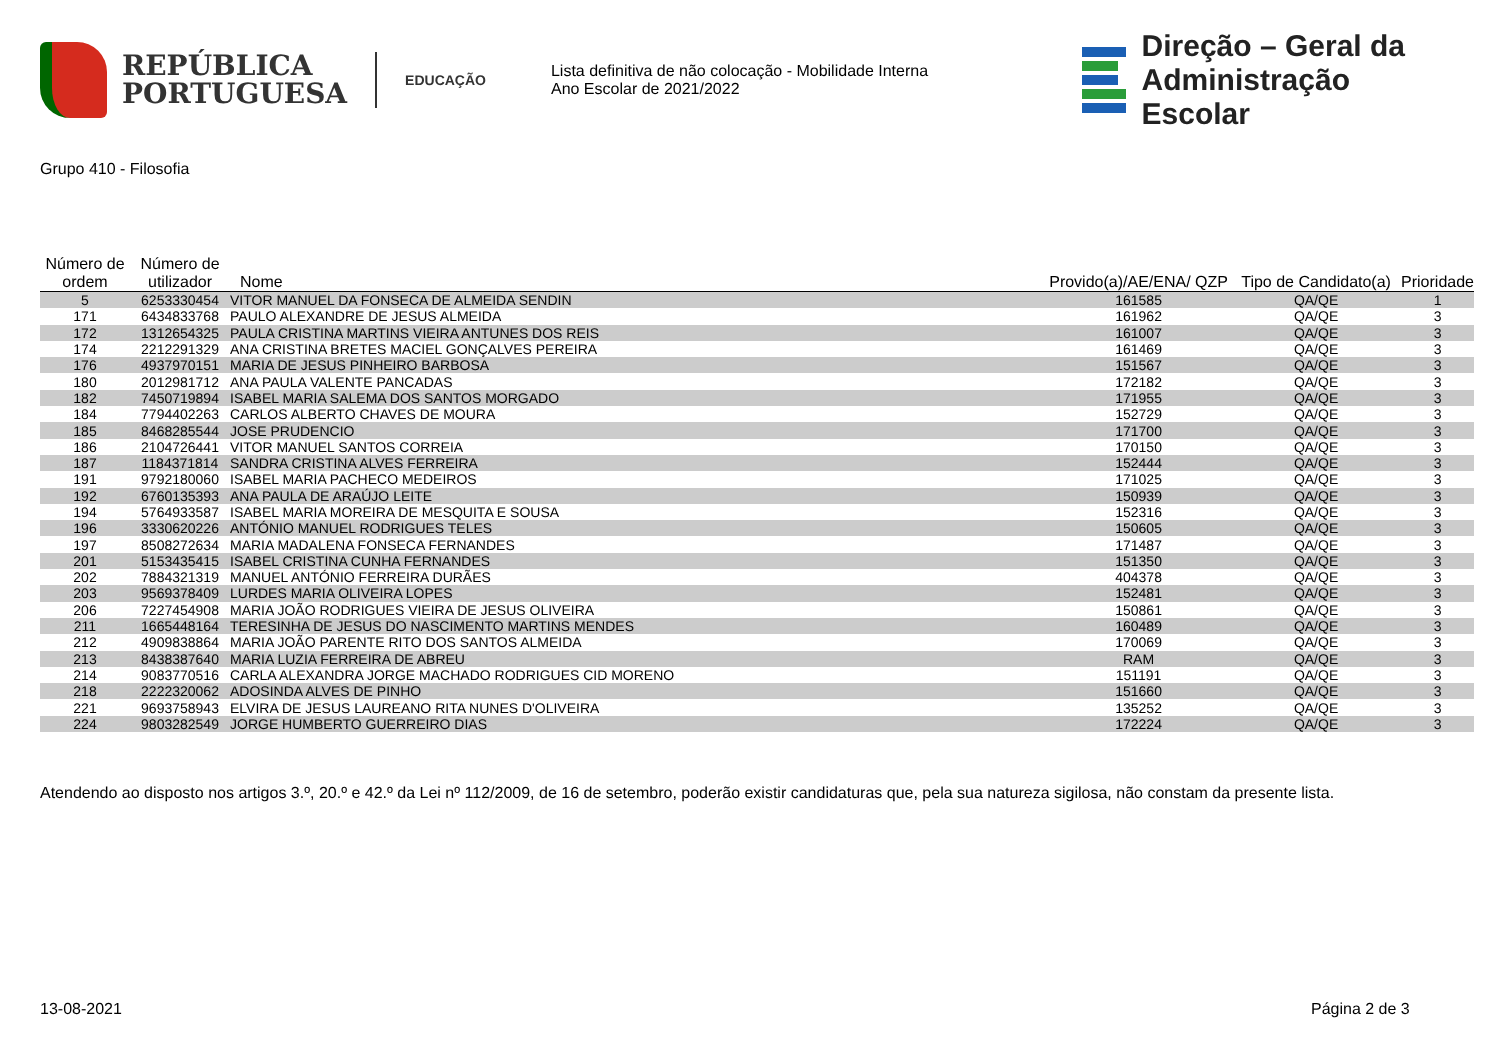REPÚBLICA
PORTUGUESA
EDUCAÇÃO
Lista definitiva de não colocação - Mobilidade Interna
Ano Escolar de 2021/2022
Direção – Geral da
Administração Escolar
Grupo 410 - Filosofia
| Número de ordem | Número de utilizador | Nome | Provido(a)/AE/ENA/ QZP | Tipo de Candidato(a) | Prioridade |
| --- | --- | --- | --- | --- | --- |
| 5 | 6253330454 | VITOR MANUEL DA FONSECA DE ALMEIDA SENDIN | 161585 | QA/QE | 1 |
| 171 | 6434833768 | PAULO ALEXANDRE DE JESUS ALMEIDA | 161962 | QA/QE | 3 |
| 172 | 1312654325 | PAULA CRISTINA MARTINS VIEIRA ANTUNES DOS REIS | 161007 | QA/QE | 3 |
| 174 | 2212291329 | ANA CRISTINA BRETES MACIEL GONÇALVES PEREIRA | 161469 | QA/QE | 3 |
| 176 | 4937970151 | MARIA DE JESUS PINHEIRO BARBOSA | 151567 | QA/QE | 3 |
| 180 | 2012981712 | ANA PAULA VALENTE PANCADAS | 172182 | QA/QE | 3 |
| 182 | 7450719894 | ISABEL MARIA SALEMA DOS SANTOS MORGADO | 171955 | QA/QE | 3 |
| 184 | 7794402263 | CARLOS ALBERTO CHAVES DE MOURA | 152729 | QA/QE | 3 |
| 185 | 8468285544 | JOSE PRUDENCIO | 171700 | QA/QE | 3 |
| 186 | 2104726441 | VITOR MANUEL SANTOS CORREIA | 170150 | QA/QE | 3 |
| 187 | 1184371814 | SANDRA CRISTINA ALVES FERREIRA | 152444 | QA/QE | 3 |
| 191 | 9792180060 | ISABEL MARIA PACHECO MEDEIROS | 171025 | QA/QE | 3 |
| 192 | 6760135393 | ANA PAULA DE ARAÚJO LEITE | 150939 | QA/QE | 3 |
| 194 | 5764933587 | ISABEL MARIA MOREIRA DE MESQUITA E SOUSA | 152316 | QA/QE | 3 |
| 196 | 3330620226 | ANTÓNIO MANUEL RODRIGUES TELES | 150605 | QA/QE | 3 |
| 197 | 8508272634 | MARIA MADALENA FONSECA FERNANDES | 171487 | QA/QE | 3 |
| 201 | 5153435415 | ISABEL CRISTINA CUNHA FERNANDES | 151350 | QA/QE | 3 |
| 202 | 7884321319 | MANUEL ANTÓNIO FERREIRA DURÃES | 404378 | QA/QE | 3 |
| 203 | 9569378409 | LURDES MARIA OLIVEIRA LOPES | 152481 | QA/QE | 3 |
| 206 | 7227454908 | MARIA JOÃO RODRIGUES VIEIRA DE JESUS OLIVEIRA | 150861 | QA/QE | 3 |
| 211 | 1665448164 | TERESINHA DE JESUS DO NASCIMENTO MARTINS MENDES | 160489 | QA/QE | 3 |
| 212 | 4909838864 | MARIA JOÃO PARENTE RITO DOS SANTOS ALMEIDA | 170069 | QA/QE | 3 |
| 213 | 8438387640 | MARIA LUZIA FERREIRA DE ABREU | RAM | QA/QE | 3 |
| 214 | 9083770516 | CARLA ALEXANDRA JORGE MACHADO RODRIGUES CID MORENO | 151191 | QA/QE | 3 |
| 218 | 2222320062 | ADOSINDA ALVES DE PINHO | 151660 | QA/QE | 3 |
| 221 | 9693758943 | ELVIRA DE JESUS LAUREANO RITA NUNES D'OLIVEIRA | 135252 | QA/QE | 3 |
| 224 | 9803282549 | JORGE HUMBERTO GUERREIRO DIAS | 172224 | QA/QE | 3 |
Atendendo ao disposto nos artigos 3.º, 20.º e 42.º da Lei nº 112/2009, de 16 de setembro, poderão existir candidaturas que, pela sua natureza sigilosa, não constam da presente lista.
13-08-2021 Página 2 de 3